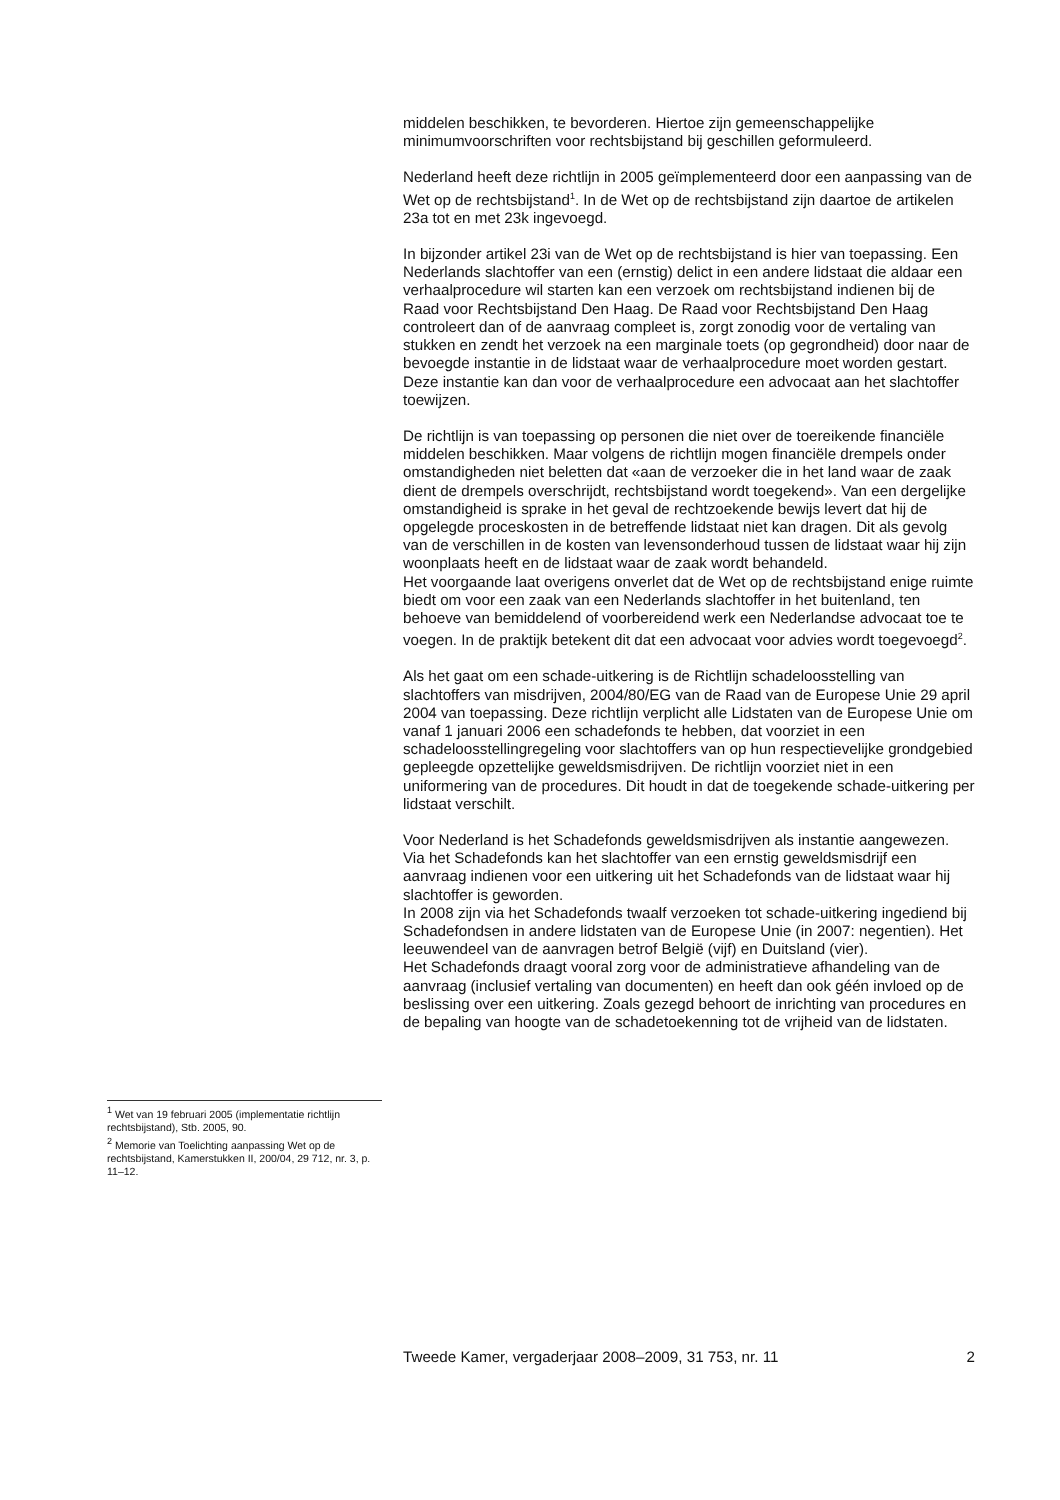middelen beschikken, te bevorderen. Hiertoe zijn gemeenschappelijke minimumvoorschriften voor rechtsbijstand bij geschillen geformuleerd.
Nederland heeft deze richtlijn in 2005 geïmplementeerd door een aanpassing van de Wet op de rechtsbijstand<sup>1</sup>. In de Wet op de rechtsbijstand zijn daartoe de artikelen 23a tot en met 23k ingevoegd.
In bijzonder artikel 23i van de Wet op de rechtsbijstand is hier van toepassing. Een Nederlands slachtoffer van een (ernstig) delict in een andere lidstaat die aldaar een verhaalprocedure wil starten kan een verzoek om rechtsbijstand indienen bij de Raad voor Rechtsbijstand Den Haag. De Raad voor Rechtsbijstand Den Haag controleert dan of de aanvraag compleet is, zorgt zonodig voor de vertaling van stukken en zendt het verzoek na een marginale toets (op gegrondheid) door naar de bevoegde instantie in de lidstaat waar de verhaalprocedure moet worden gestart. Deze instantie kan dan voor de verhaalprocedure een advocaat aan het slachtoffer toewijzen.
De richtlijn is van toepassing op personen die niet over de toereikende financiële middelen beschikken. Maar volgens de richtlijn mogen financiële drempels onder omstandigheden niet beletten dat «aan de verzoeker die in het land waar de zaak dient de drempels overschrijdt, rechtsbijstand wordt toegekend». Van een dergelijke omstandigheid is sprake in het geval de rechtzoekende bewijs levert dat hij de opgelegde proceskosten in de betreffende lidstaat niet kan dragen. Dit als gevolg van de verschillen in de kosten van levensonderhoud tussen de lidstaat waar hij zijn woonplaats heeft en de lidstaat waar de zaak wordt behandeld.
Het voorgaande laat overigens onverlet dat de Wet op de rechtsbijstand enige ruimte biedt om voor een zaak van een Nederlands slachtoffer in het buitenland, ten behoeve van bemiddelend of voorbereidend werk een Nederlandse advocaat toe te voegen. In de praktijk betekent dit dat een advocaat voor advies wordt toegevoegd<sup>2</sup>.
Als het gaat om een schade-uitkering is de Richtlijn schadeloosstelling van slachtoffers van misdrijven, 2004/80/EG van de Raad van de Europese Unie 29 april 2004 van toepassing. Deze richtlijn verplicht alle Lidstaten van de Europese Unie om vanaf 1 januari 2006 een schadefonds te hebben, dat voorziet in een schadeloosstellingregeling voor slachtoffers van op hun respectievelijke grondgebied gepleegde opzettelijke geweldsmisdrijven. De richtlijn voorziet niet in een uniformering van de procedures. Dit houdt in dat de toegekende schade-uitkering per lidstaat verschilt.
Voor Nederland is het Schadefonds geweldsmisdrijven als instantie aangewezen.
Via het Schadefonds kan het slachtoffer van een ernstig geweldsmisdrijf een aanvraag indienen voor een uitkering uit het Schadefonds van de lidstaat waar hij slachtoffer is geworden.
In 2008 zijn via het Schadefonds twaalf verzoeken tot schade-uitkering ingediend bij Schadefondsen in andere lidstaten van de Europese Unie (in 2007: negentien). Het leeuwendeel van de aanvragen betrof België (vijf) en Duitsland (vier).
Het Schadefonds draagt vooral zorg voor de administratieve afhandeling van de aanvraag (inclusief vertaling van documenten) en heeft dan ook géén invloed op de beslissing over een uitkering. Zoals gezegd behoort de inrichting van procedures en de bepaling van hoogte van de schadetoekenning tot de vrijheid van de lidstaten.
<sup>1</sup> Wet van 19 februari 2005 (implementatie richtlijn rechtsbijstand), Stb. 2005, 90.
<sup>2</sup> Memorie van Toelichting aanpassing Wet op de rechtsbijstand, Kamerstukken II, 200/04, 29 712, nr. 3, p. 11–12.
Tweede Kamer, vergaderjaar 2008–2009, 31 753, nr. 11 2